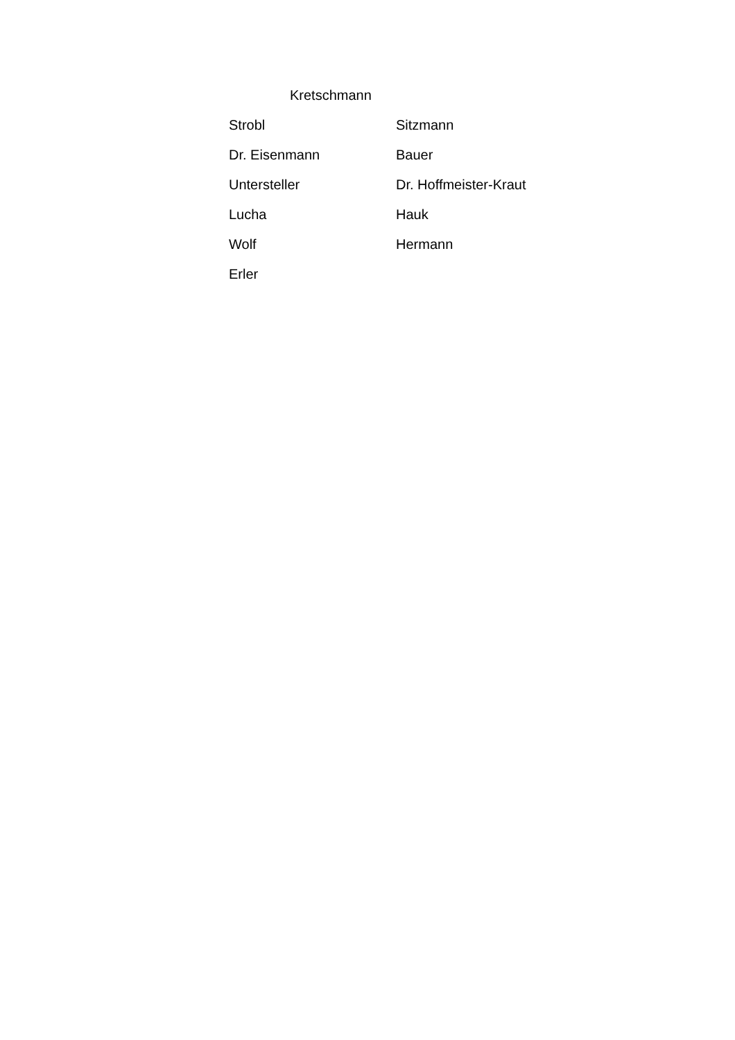Kretschmann
| Strobl | Sitzmann |
| Dr. Eisenmann | Bauer |
| Untersteller | Dr. Hoffmeister-Kraut |
| Lucha | Hauk |
| Wolf | Hermann |
| Erler | |